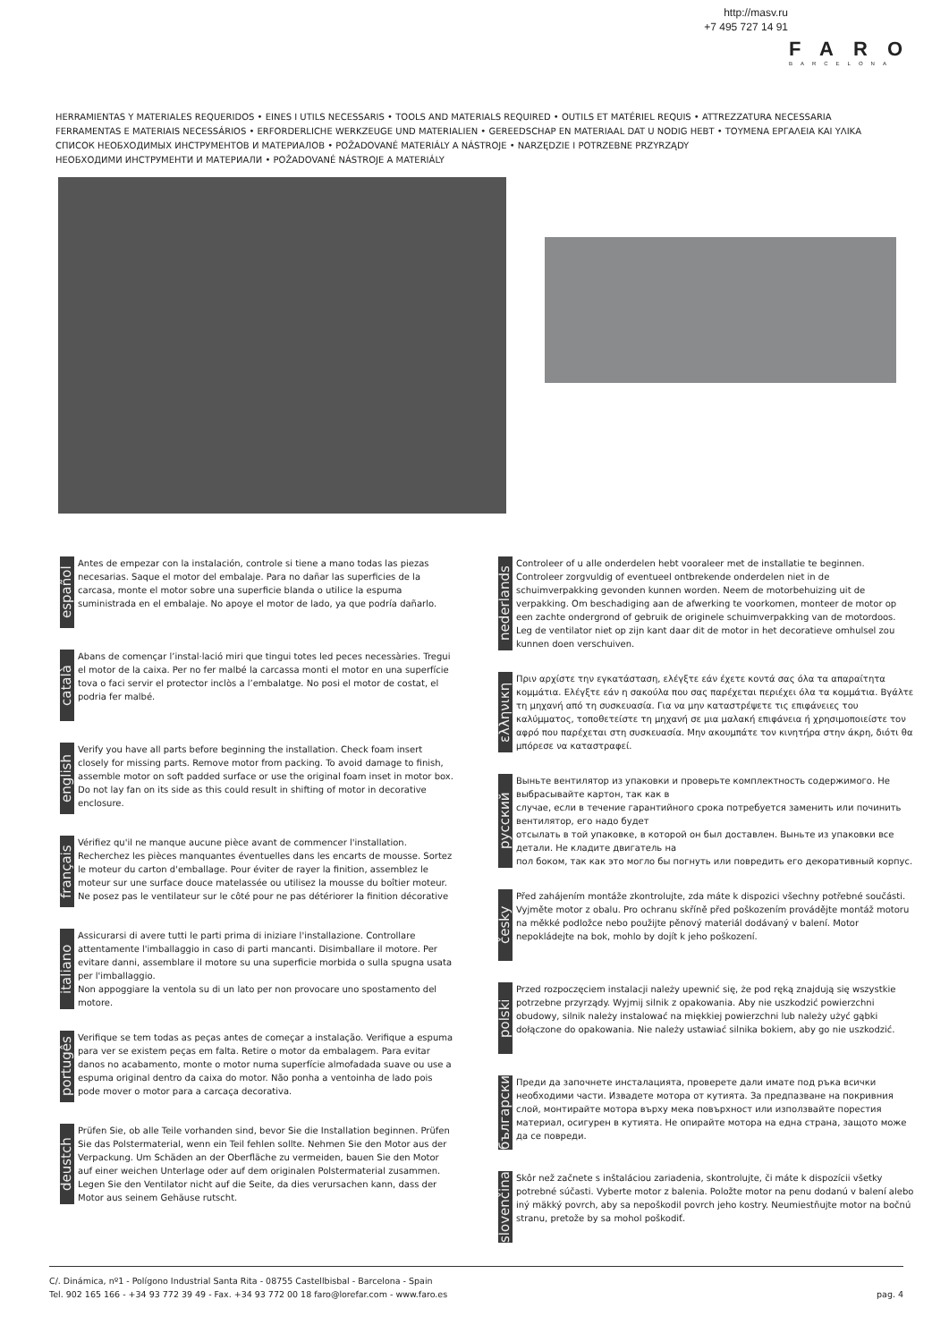http://masv.ru
+7 495 727 14 91
FARO
BARCELONA
HERRAMIENTAS Y MATERIALES REQUERIDOS • EINES I UTILS NECESSARIS • TOOLS AND MATERIALS REQUIRED • OUTILS ET MATÉRIEL REQUIS • ATTREZZATURA NECESSARIA
FERRAMENTAS E MATERIAIS NECESSÁRIOS • ERFORDERLICHE WERKZEUGE UND MATERIALIEN • GEREEDSCHAP EN MATERIAAL DAT U NODIG HEBT • ΤΟΥΜΕΝΑ ΕΡΓΑΛΕΙΑ ΚΑΙ ΥΛΙΚΑ
СПИСОК НЕОБХОДИМЫХ ИНСТРУМЕНТОВ И МАТЕРИАЛОВ • POŽADOVANÉ MATERIÁLY A NÁSTROJE • NARZĘDZIE I POTRZEBNE PRZYRZĄDY
НЕОБХОДИМИ ИНСТРУМЕНТИ И МАТЕРИАЛИ • POŽADOVANÉ NÁSTROJE A MATERIÁLY
español
Antes de empezar con la instalación, controle si tiene a mano todas las piezas necesarias. Saque el motor del embalaje. Para no dañar las superficies de la carcasa, monte el motor sobre una superficie blanda o utilice la espuma suministrada en el embalaje. No apoye el motor de lado, ya que podría dañarlo.
català
Abans de començar l’instal·lació miri que tingui totes led peces necessàries. Tregui el motor de la caixa. Per no fer malbé la carcassa monti el motor en una superfície tova o faci servir el protector inclòs a l’embalatge. No posi el motor de costat, el podria fer malbé.
english
Verify you have all parts before beginning the installation. Check foam insert closely for missing parts. Remove motor from packing. To avoid damage to finish, assemble motor on soft padded surface or use the original foam inset in motor box. Do not lay fan on its side as this could result in shifting of motor in decorative enclosure.
français
Vérifiez qu'il ne manque aucune pièce avant de commencer l'installation. Recherchez les pièces manquantes éventuelles dans les encarts de mousse. Sortez le moteur du carton d'emballage. Pour éviter de rayer la finition, assemblez le moteur sur une surface douce matelassée ou utilisez la mousse du boîtier moteur. Ne posez pas le ventilateur sur le côté pour ne pas détériorer la finition décorative
italiano
Assicurarsi di avere tutti le parti prima di iniziare l'installazione. Controllare attentamente l'imballaggio in caso di parti mancanti. Disimballare il motore. Per evitare danni, assemblare il motore su una superficie morbida o sulla spugna usata per l'imballaggio.
Non appoggiare la ventola su di un lato per non provocare uno spostamento del motore.
portugês
Verifique se tem todas as peças antes de começar a instalação. Verifique a espuma para ver se existem peças em falta. Retire o motor da embalagem. Para evitar danos no acabamento, monte o motor numa superfície almofadada suave ou use a espuma original dentro da caixa do motor. Não ponha a ventoinha de lado pois pode mover o motor para a carcaça decorativa.
deustch
Prüfen Sie, ob alle Teile vorhanden sind, bevor Sie die Installation beginnen. Prüfen Sie das Polstermaterial, wenn ein Teil fehlen sollte. Nehmen Sie den Motor aus der Verpackung. Um Schäden an der Oberfläche zu vermeiden, bauen Sie den Motor auf einer weichen Unterlage oder auf dem originalen Polstermaterial zusammen.
Legen Sie den Ventilator nicht auf die Seite, da dies verursachen kann, dass der Motor aus seinem Gehäuse rutscht.
nederlands
Controleer of u alle onderdelen hebt vooraleer met de installatie te beginnen. Controleer zorgvuldig of eventueel ontbrekende onderdelen niet in de schuimverpakking gevonden kunnen worden. Neem de motorbehuizing uit de verpakking. Om beschadiging aan de afwerking te voorkomen, monteer de motor op een zachte ondergrond of gebruik de originele schuimverpakking van de motordoos. Leg de ventilator niet op zijn kant daar dit de motor in het decoratieve omhulsel zou kunnen doen verschuiven.
ελληνικη
Πριν αρχίστε την εγκατάσταση, ελέγξτε εάν έχετε κοντά σας όλα τα απαραίτητα κομμάτια. Ελέγξτε εάν η σακούλα που σας παρέχεται περιέχει όλα τα κομμάτια. Βγάλτε τη μηχανή από τη συσκευασία. Για να μην καταστρέψετε τις επιφάνειες του καλύμματος, τοποθετείστε τη μηχανή σε μια μαλακή επιφάνεια ή χρησιμοποιείστε τον αφρό που παρέχεται στη συσκευασία. Μην ακουμπάτε τον κινητήρα στην άκρη, διότι θα μπόρεσε να καταστραφεί.
русский
Выньте вентилятор из упаковки и проверьте комплектность содержимого. Не выбрасывайте картон, так как в
случае, если в течение гарантийного срока потребуется заменить или починить вентилятор, его надо будет
отсылать в той упаковке, в которой он был доставлен. Выньте из упаковки все детали. Не кладите двигатель на
пол боком, так как это могло бы погнуть или повредить его декоративный корпус.
česky
Před zahájením montáže zkontrolujte, zda máte k dispozici všechny potřebné součásti. Vyjměte motor z obalu. Pro ochranu skříně před poškozením provádějte montáž motoru na měkké podložce nebo použijte pěnový materiál dodávaný v balení. Motor nepokládejte na bok, mohlo by dojít k jeho poškození.
polski
Przed rozpoczęciem instalacji należy upewnić się, że pod ręką znajdują się wszystkie potrzebne przyrządy. Wyjmij silnik z opakowania. Aby nie uszkodzić powierzchni obudowy, silnik należy instalować na miękkiej powierzchni lub należy użyć gąbki dołączone do opakowania. Nie należy ustawiać silnika bokiem, aby go nie uszkodzić.
български
Преди да започнете инсталацията, проверете дали имате под ръка всички необходими части. Извадете мотора от кутията. За предпазване на покривния слой, монтирайте мотора върху мека повърхност или използвайте порестия материал, осигурен в кутията. Не опирайте мотора на една страна, защото може да се повреди.
slovenčina
Skôr než začnete s inštaláciou zariadenia, skontrolujte, či máte k dispozícii všetky potrebné súčasti. Vyberte motor z balenia. Položte motor na penu dodanú v balení alebo iný mäkký povrch, aby sa nepoškodil povrch jeho kostry. Neumiestňujte motor na bočnú stranu, pretože by sa mohol poškodiť.
C/. Dinámica, nº1 - Polígono Industrial Santa Rita - 08755 Castellbisbal - Barcelona - Spain
Tel. 902 165 166 - +34 93 772 39 49 - Fax. +34 93 772 00 18 faro@lorefar.com - www.faro.es
pag. 4